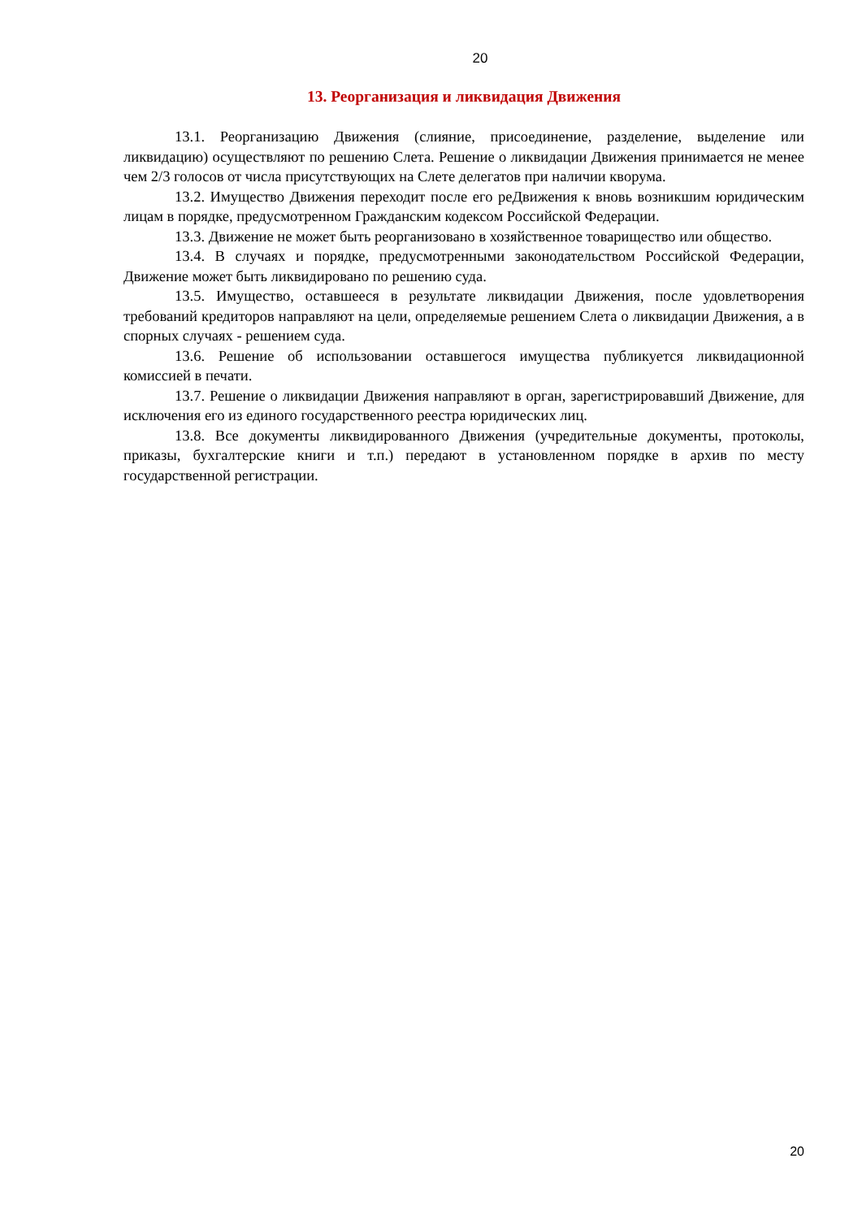20
13. Реорганизация и ликвидация Движения
13.1. Реорганизацию Движения (слияние, присоединение, разделение, выделение или ликвидацию) осуществляют по решению Слета. Решение о ликвидации Движения принимается не менее чем 2/3 голосов от числа присутствующих на Слете делегатов при наличии кворума.
13.2. Имущество Движения переходит после его реДвижения к вновь возникшим юридическим лицам в порядке, предусмотренном Гражданским кодексом Российской Федерации.
13.3. Движение не может быть реорганизовано в хозяйственное товарищество или общество.
13.4. В случаях и порядке, предусмотренными законодательством Российской Федерации, Движение может быть ликвидировано по решению суда.
13.5. Имущество, оставшееся в результате ликвидации Движения, после удовлетворения требований кредиторов направляют на цели, определяемые решением Слета о ликвидации Движения, а в спорных случаях - решением суда.
13.6. Решение об использовании оставшегося имущества публикуется ликвидационной комиссией в печати.
13.7. Решение о ликвидации Движения направляют в орган, зарегистрировавший Движение, для исключения его из единого государственного реестра юридических лиц.
13.8. Все документы ликвидированного Движения (учредительные документы, протоколы, приказы, бухгалтерские книги и т.п.) передают в установленном порядке в архив по месту государственной регистрации.
20